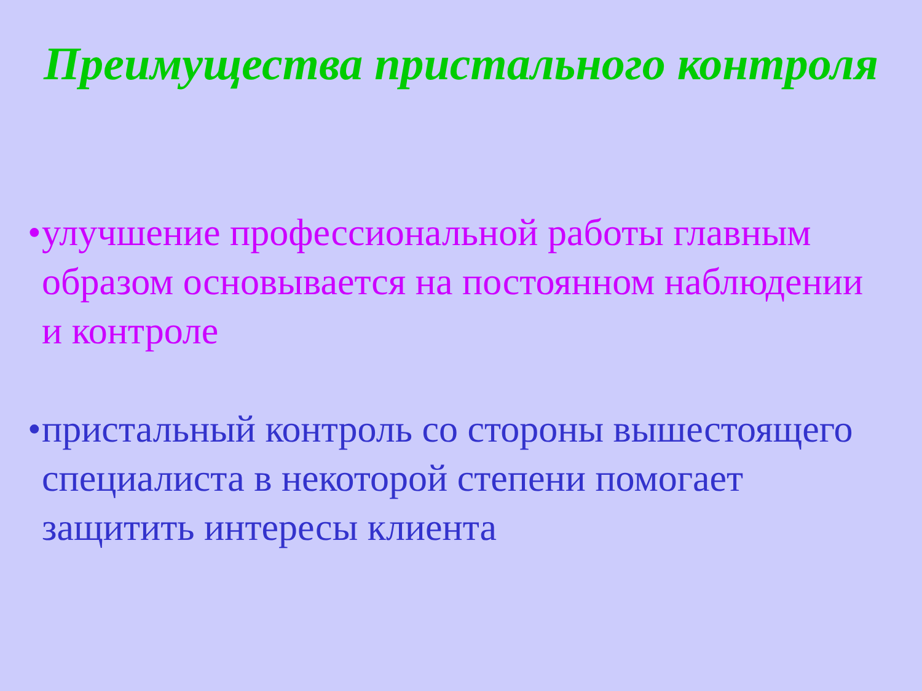Преимущества пристального контроля
• улучшение профессиональной работы главным образом основывается на постоянном наблюдении и контроле
• пристальный контроль со стороны вышестоящего специалиста в некоторой степени помогает защитить интересы клиента